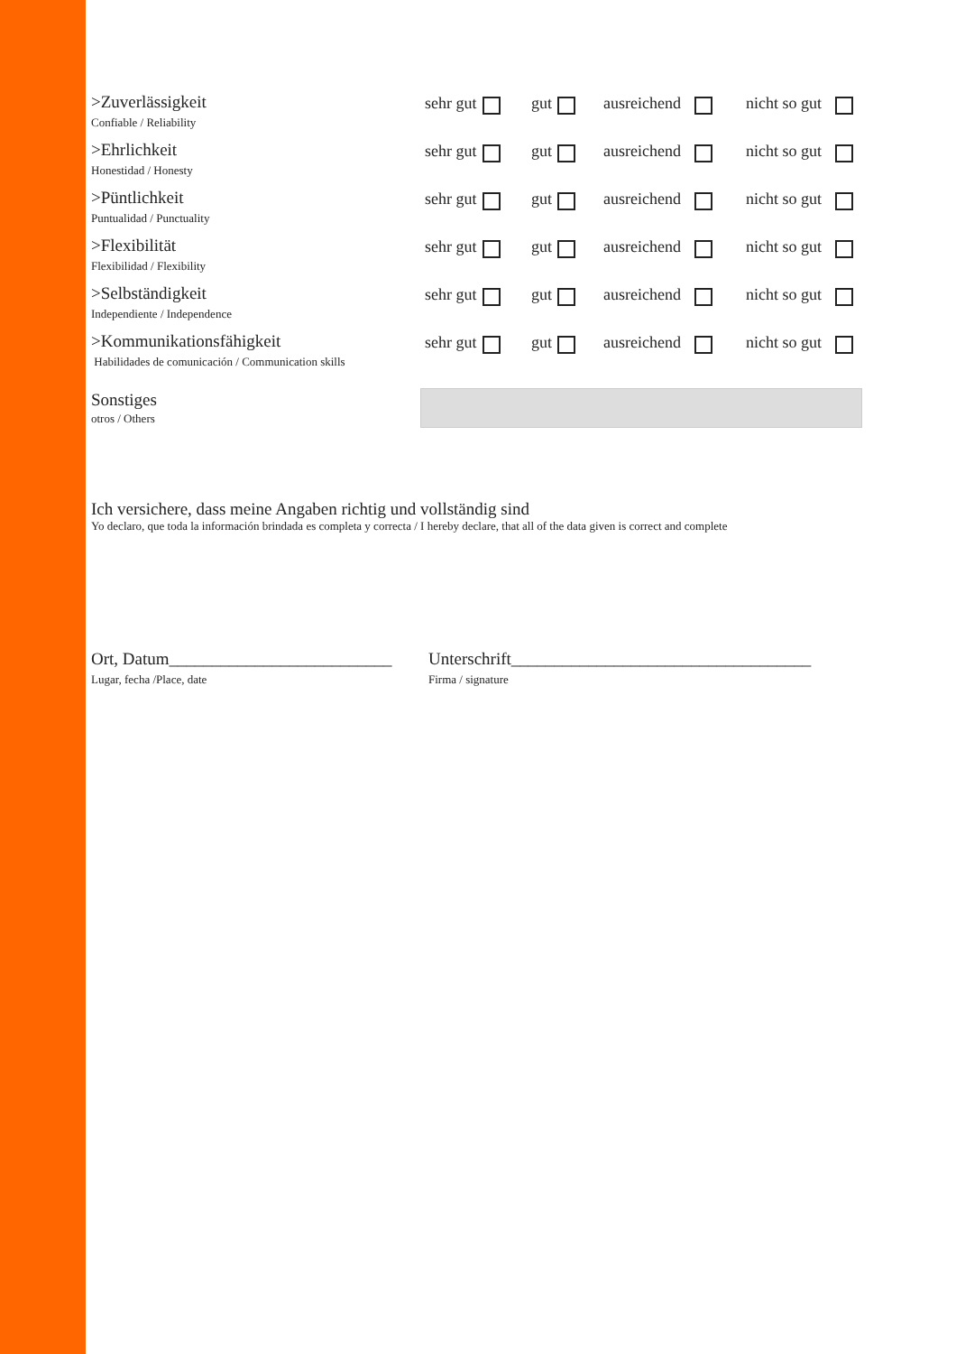>Zuverlässigkeit
Confiable / Reliability
sehr gut gut ausreichend nicht so gut
>Ehrlichkeit
Honestidad / Honesty
sehr gut gut ausreichend nicht so gut
>Püntlichkeit
Puntualidad / Punctuality
sehr gut gut ausreichend nicht so gut
>Flexibilität
Flexibilidad / Flexibility
sehr gut gut ausreichend nicht so gut
>Selbständigkeit
Independiente / Independence
sehr gut gut ausreichend nicht so gut
>Kommunikationsfähigkeit
Habilidades de comunicación / Communication skills
sehr gut gut ausreichend nicht so gut
Sonstiges
otros / Others
Ich versichere, dass meine Angaben richtig und vollständig sind
Yo declaro, que toda la información brindada es completa y correcta / I hereby declare, that all of the data given is correct and complete
Ort, Datum__________________________
Lugar, fecha /Place, date
Unterschrift___________________________________
Firma / signature